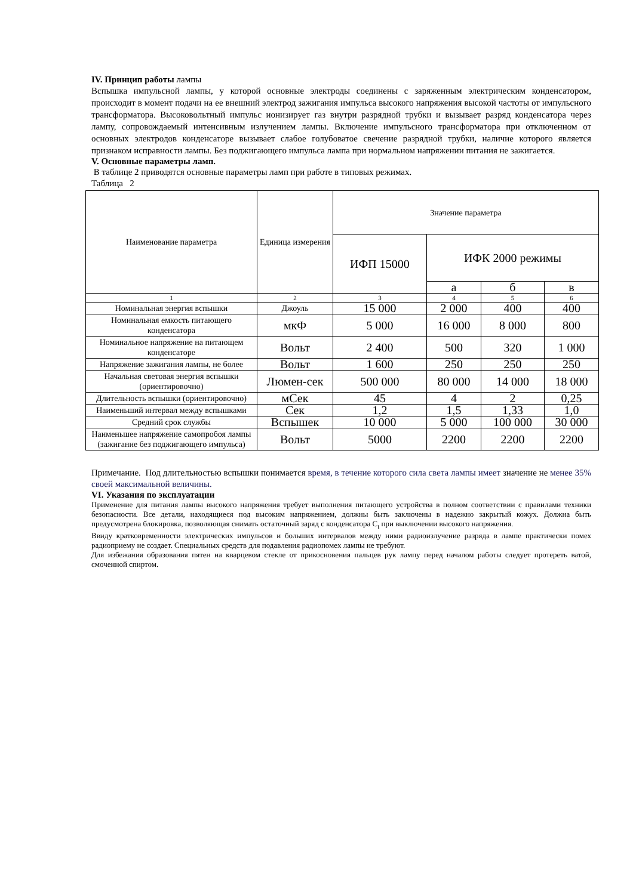IV. Принцип работы лампы
Вспышка импульсной лампы, у которой основные электроды соединены с заряженным электрическим конденсатором, происходит в момент подачи на ее внешний электрод зажигания импульса высокого напряжения высокой частоты от импульсного трансформатора. Высоковольтный импульс ионизирует газ внутри разрядной трубки и вызывает разряд конденсатора через лампу, сопровождаемый интенсивным излучением лампы. Включение импульсного трансформатора при отключенном от основных электродов конденсаторе вызывает слабое голубоватое свечение разрядной трубки, наличие которого является признаком исправности лампы. Без поджигающего импульса лампа при нормальном напряжении питания не зажигается.
V. Основные параметры ламп.
В таблице 2 приводятся основные параметры ламп при работе в типовых режимах.
Таблица 2
| Наименование параметра | Единица измерения | Значение параметра | | | |
| --- | --- | --- | --- | --- | --- |
| | | ИФП 15000 | ИФК 2000 режимы | | |
| | | | а | б | в |
| 1 | 2 | 3 | 4 | 5 | 6 |
| Номинальная энергия вспышки | Джоуль | 15 000 | 2 000 | 400 | 400 |
| Номинальная емкость питающего конденсатора | мкФ | 5 000 | 16 000 | 8 000 | 800 |
| Номинальное напряжение на питающем конденсаторе | Вольт | 2 400 | 500 | 320 | 1 000 |
| Напряжение зажигания лампы, не более | Вольт | 1 600 | 250 | 250 | 250 |
| Начальная световая энергия вспышки (ориентировочно) | Люмен-сек | 500 000 | 80 000 | 14 000 | 18 000 |
| Длительность вспышки (ориентировочно) | мСек | 45 | 4 | 2 | 0,25 |
| Наименьший интервал между вспышками | Сек | 1,2 | 1,5 | 1,33 | 1,0 |
| Средний срок службы | Вспышек | 10 000 | 5 000 | 100 000 | 30 000 |
| Наименьшее напряжение самопробоя лампы (зажигание без поджигающего импульса) | Вольт | 5000 | 2200 | 2200 | 2200 |
Примечание. Под длительностью вспышки понимается время, в течение которого сила света лампы имеет значение не менее 35% своей максимальной величины.
VI. Указания по эксплуатации
Применение для питания лампы высокого напряжения требует выполнения питающего устройства в полном соответствии с правилами техники безопасности. Все детали, находящиеся под высоким напряжением, должны быть заключены в надежно закрытый кожух. Должна быть предусмотрена блокировка, позволяющая снимать остаточный заряд с конденсатора С<sub>t</sub> при выключении высокого напряжения.
Ввиду кратковременности электрических импульсов и больших интервалов между ними радиоизлучение разряда в лампе практически помех радиоприему не создает. Специальных средств для подавления радиопомех лампы не требуют.
Для избежания образования пятен на кварцевом стекле от прикосновения пальцев рук лампу перед началом работы следует протереть ватой, смоченной спиртом.